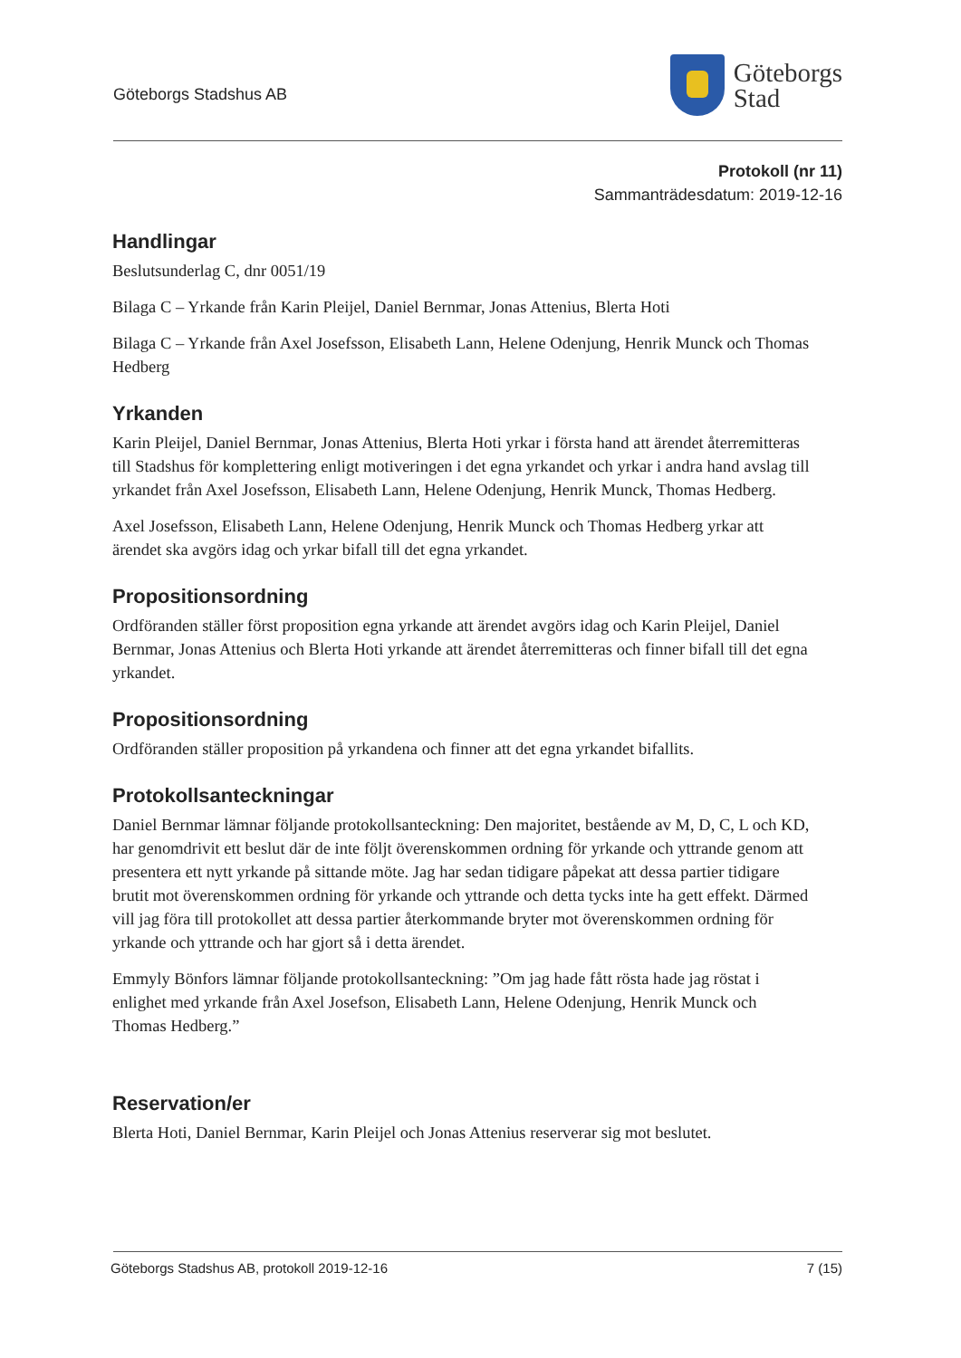Göteborgs Stadshus AB
Göteborgs
Stad
Protokoll (nr 11)
Sammanträdesdatum: 2019-12-16
Handlingar
Beslutsunderlag C, dnr 0051/19
Bilaga C – Yrkande från Karin Pleijel, Daniel Bernmar, Jonas Attenius, Blerta Hoti
Bilaga C – Yrkande från Axel Josefsson, Elisabeth Lann, Helene Odenjung, Henrik Munck och Thomas Hedberg
Yrkanden
Karin Pleijel, Daniel Bernmar, Jonas Attenius, Blerta Hoti yrkar i första hand att ärendet återremitteras till Stadshus för komplettering enligt motiveringen i det egna yrkandet och yrkar i andra hand avslag till yrkandet från Axel Josefsson, Elisabeth Lann, Helene Odenjung, Henrik Munck, Thomas Hedberg.
Axel Josefsson, Elisabeth Lann, Helene Odenjung, Henrik Munck och Thomas Hedberg yrkar att ärendet ska avgörs idag och yrkar bifall till det egna yrkandet.
Propositionsordning
Ordföranden ställer först proposition egna yrkande att ärendet avgörs idag och Karin Pleijel, Daniel Bernmar, Jonas Attenius och Blerta Hoti yrkande att ärendet återremitteras och finner bifall till det egna yrkandet.
Propositionsordning
Ordföranden ställer proposition på yrkandena och finner att det egna yrkandet bifallits.
Protokollsanteckningar
Daniel Bernmar lämnar följande protokollsanteckning: Den majoritet, bestående av M, D, C, L och KD, har genomdrivit ett beslut där de inte följt överenskommen ordning för yrkande och yttrande genom att presentera ett nytt yrkande på sittande möte. Jag har sedan tidigare påpekat att dessa partier tidigare brutit mot överenskommen ordning för yrkande och yttrande och detta tycks inte ha gett effekt. Därmed vill jag föra till protokollet att dessa partier återkommande bryter mot överenskommen ordning för yrkande och yttrande och har gjort så i detta ärendet.
Emmyly Bönfors lämnar följande protokollsanteckning: ”Om jag hade fått rösta hade jag röstat i enlighet med yrkande från Axel Josefson, Elisabeth Lann, Helene Odenjung, Henrik Munck och Thomas Hedberg.”
Reservation/er
Blerta Hoti, Daniel Bernmar, Karin Pleijel och Jonas Attenius reserverar sig mot beslutet.
Göteborgs Stadshus AB, protokoll 2019-12-16 7 (15)